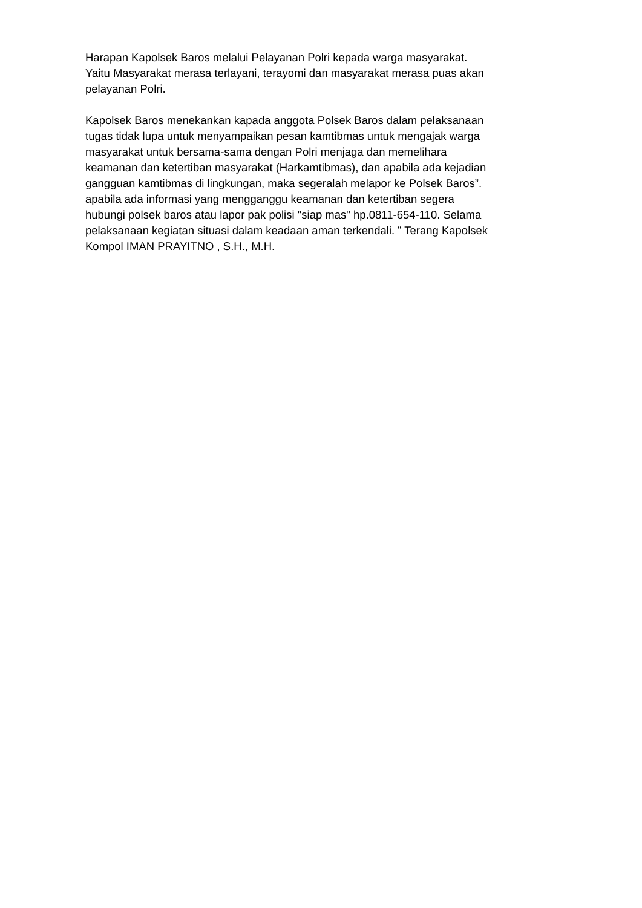Harapan Kapolsek Baros melalui Pelayanan Polri kepada warga masyarakat. Yaitu Masyarakat merasa terlayani, terayomi dan masyarakat merasa puas akan pelayanan Polri.
Kapolsek Baros menekankan kapada anggota Polsek Baros dalam pelaksanaan tugas tidak lupa untuk menyampaikan pesan kamtibmas untuk mengajak warga masyarakat untuk bersama-sama dengan Polri menjaga dan memelihara keamanan dan ketertiban masyarakat (Harkamtibmas), dan apabila ada kejadian gangguan kamtibmas di lingkungan, maka segeralah melapor ke Polsek Baros”. apabila ada informasi yang mengganggu keamanan dan ketertiban segera hubungi polsek baros atau lapor pak polisi "siap mas" hp.0811-654-110. Selama pelaksanaan kegiatan situasi dalam keadaan aman terkendali. ” Terang Kapolsek Kompol IMAN PRAYITNO , S.H., M.H.